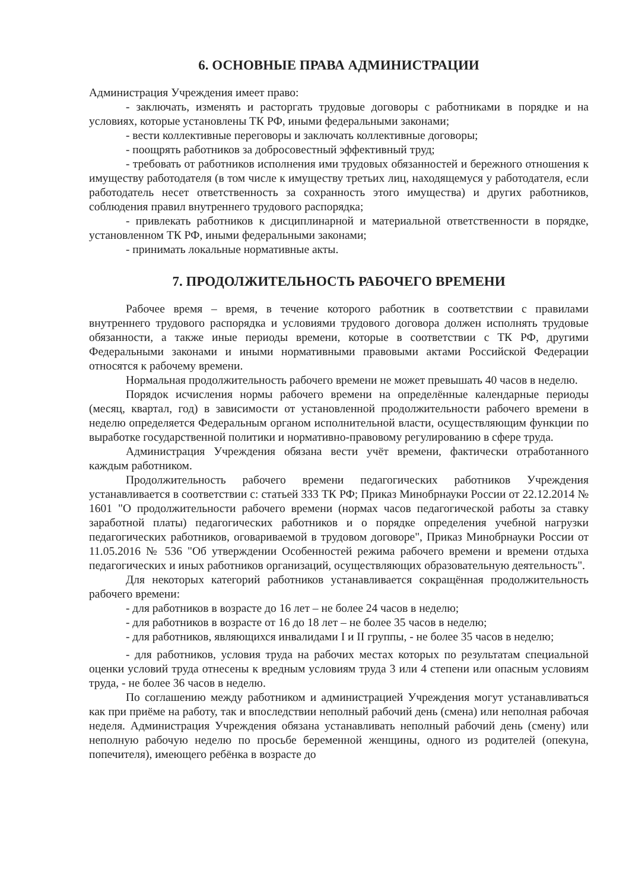6. ОСНОВНЫЕ ПРАВА АДМИНИСТРАЦИИ
Администрация Учреждения имеет право:
- заключать, изменять и расторгать трудовые договоры с работниками в порядке и на условиях, которые установлены ТК РФ, иными федеральными законами;
- вести коллективные переговоры и заключать коллективные договоры;
- поощрять работников за добросовестный эффективный труд;
- требовать от работников исполнения ими трудовых обязанностей и бережного отношения к имуществу работодателя (в том числе к имуществу третьих лиц, находящемуся у работодателя, если работодатель несет ответственность за сохранность этого имущества) и других работников, соблюдения правил внутреннего трудового распорядка;
- привлекать работников к дисциплинарной и материальной ответственности в порядке, установленном ТК РФ, иными федеральными законами;
- принимать локальные нормативные акты.
7. ПРОДОЛЖИТЕЛЬНОСТЬ РАБОЧЕГО ВРЕМЕНИ
Рабочее время – время, в течение которого работник в соответствии с правилами внутреннего трудового распорядка и условиями трудового договора должен исполнять трудовые обязанности, а также иные периоды времени, которые в соответствии с ТК РФ, другими Федеральными законами и иными нормативными правовыми актами Российской Федерации относятся к рабочему времени.
Нормальная продолжительность рабочего времени не может превышать 40 часов в неделю.
Порядок исчисления нормы рабочего времени на определённые календарные периоды (месяц, квартал, год) в зависимости от установленной продолжительности рабочего времени в неделю определяется Федеральным органом исполнительной власти, осуществляющим функции по выработке государственной политики и нормативно-правовому регулированию в сфере труда.
Администрация Учреждения обязана вести учёт времени, фактически отработанного каждым работником.
Продолжительность рабочего времени педагогических работников Учреждения устанавливается в соответствии с: статьей 333 ТК РФ; Приказ Минобрнауки России от 22.12.2014 № 1601 "О продолжительности рабочего времени (нормах часов педагогической работы за ставку заработной платы) педагогических работников и о порядке определения учебной нагрузки педагогических работников, оговариваемой в трудовом договоре", Приказ Минобрнауки России от 11.05.2016 № 536 "Об утверждении Особенностей режима рабочего времени и времени отдыха педагогических и иных работников организаций, осуществляющих образовательную деятельность".
Для некоторых категорий работников устанавливается сокращённая продолжительность рабочего времени:
- для работников в возрасте до 16 лет – не более 24 часов в неделю;
- для работников в возрасте от 16 до 18 лет – не более 35 часов в неделю;
- для работников, являющихся инвалидами I и II группы, - не более 35 часов в неделю;
- для работников, условия труда на рабочих местах которых по результатам специальной оценки условий труда отнесены к вредным условиям труда 3 или 4 степени или опасным условиям труда, - не более 36 часов в неделю.
По соглашению между работником и администрацией Учреждения могут устанавливаться как при приёме на работу, так и впоследствии неполный рабочий день (смена) или неполная рабочая неделя. Администрация Учреждения обязана устанавливать неполный рабочий день (смену) или неполную рабочую неделю по просьбе беременной женщины, одного из родителей (опекуна, попечителя), имеющего ребёнка в возрасте до